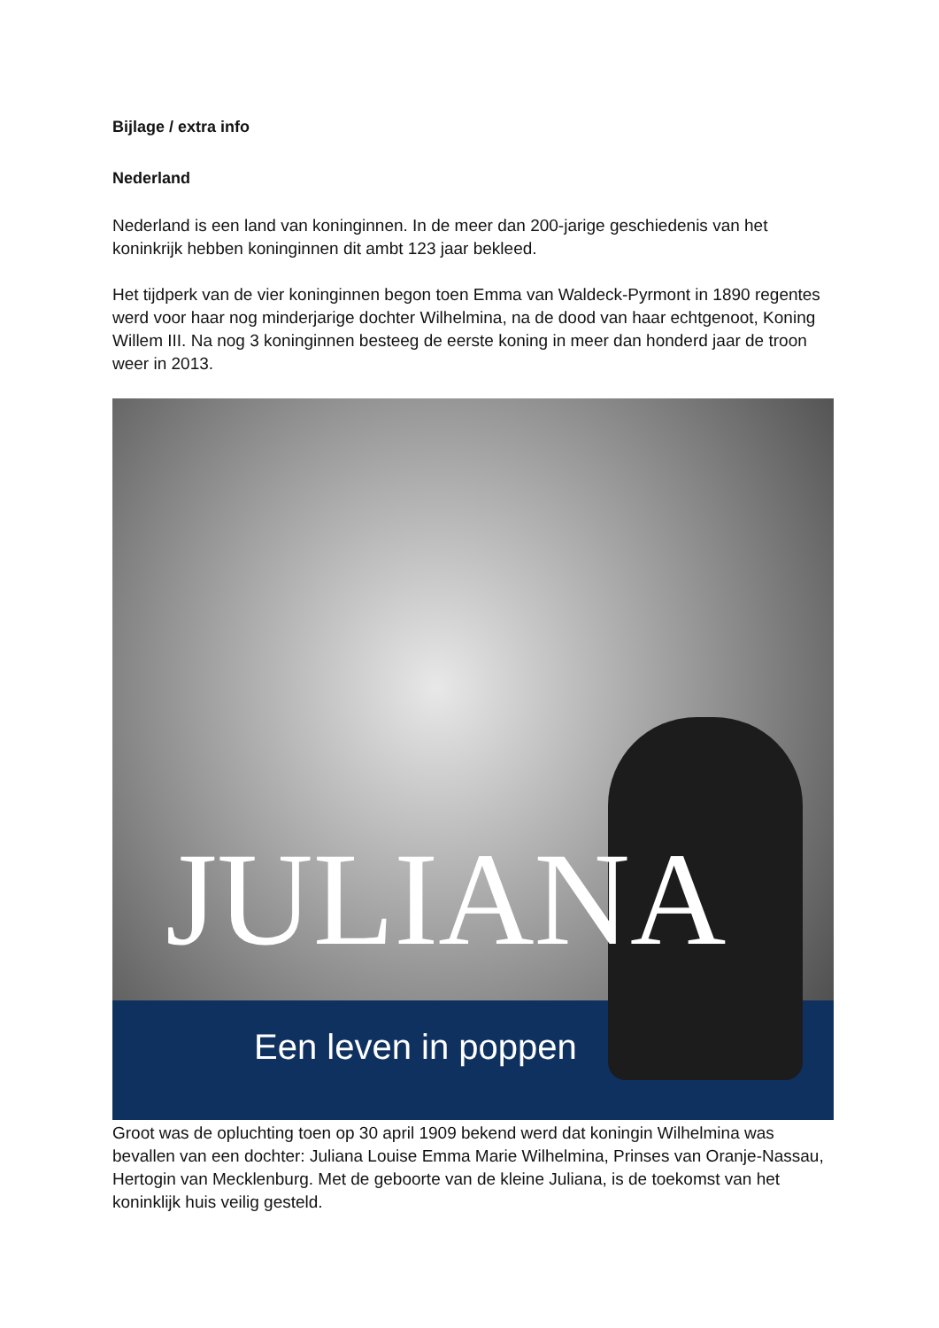Bijlage / extra info
Nederland
Nederland is een land van koninginnen. In de meer dan 200-jarige geschiedenis van het koninkrijk hebben koninginnen dit ambt 123 jaar bekleed.
Het tijdperk van de vier koninginnen begon toen Emma van Waldeck-Pyrmont in 1890 regentes werd voor haar nog minderjarige dochter Wilhelmina, na de dood van haar echtgenoot, Koning Willem III. Na nog 3 koninginnen besteeg de eerste koning in meer dan honderd jaar de troon weer in 2013.
JULIANA
Een leven in poppen
Groot was de opluchting toen op 30 april 1909 bekend werd dat koningin Wilhelmina was bevallen van een dochter: Juliana Louise Emma Marie Wilhelmina, Prinses van Oranje-Nassau, Hertogin van Mecklenburg. Met de geboorte van de kleine Juliana, is de toekomst van het koninklijk huis veilig gesteld.